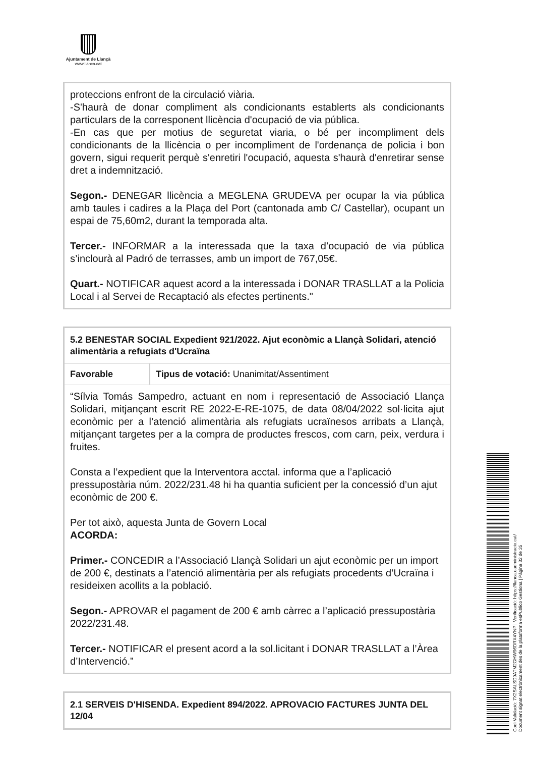Ajuntament de Llançà
www.llanca.cat
proteccions enfront de la circulació viària.
-S'haurà de donar compliment als condicionants establerts als condicionants particulars de la corresponent llicència d'ocupació de via pública.
-En cas que per motius de seguretat viaria, o bé per incompliment dels condicionants de la llicència o per incompliment de l'ordenança de policia i bon govern, sigui requerit perquè s'enretiri l'ocupació, aquesta s'haurà d'enretirar sense dret a indemnització.
Segon.- DENEGAR llicència a MEGLENA GRUDEVA per ocupar la via pública amb taules i cadires a la Plaça del Port (cantonada amb C/ Castellar), ocupant un espai de 75,60m2, durant la temporada alta.
Tercer.- INFORMAR a la interessada que la taxa d’ocupació de via pública s’inclourà al Padró de terrasses, amb un import de 767,05€.
Quart.- NOTIFICAR aquest acord a la interessada i DONAR TRASLLAT a la Policia Local i al Servei de Recaptació als efectes pertinents."
5.2 BENESTAR SOCIAL Expedient 921/2022. Ajut econòmic a Llançà Solidari, atenció alimentària a refugiats d'Ucraïna
| Favorable | Tipus de votació: Unanimitat/Assentiment |
“Sílvia Tomás Sampedro, actuant en nom i representació de Associació Llança Solidari, mitjançant escrit RE 2022-E-RE-1075, de data 08/04/2022 sol·licita ajut econòmic per a l’atenció alimentària als refugiats ucraïnesos arribats a Llançà, mitjançant targetes per a la compra de productes frescos, com carn, peix, verdura i fruites.
Consta a l’expedient que la Interventora acctal. informa que a l’aplicació pressupostària núm. 2022/231.48 hi ha quantia suficient per la concessió d’un ajut econòmic de 200 €.
Per tot això, aquesta Junta de Govern Local
ACORDA:
Primer.- CONCEDIR a l’Associació Llançà Solidari un ajut econòmic per un import de 200 €, destinats a l’atenció alimentària per als refugiats procedents d’Ucraïna i resideixen acollits a la població.
Segon.- APROVAR el pagament de 200 € amb càrrec a l’aplicació pressupostària 2022/231.48.
Tercer.- NOTIFICAR el present acord a la sol.licitant i DONAR TRASLLAT a l’Àrea d’Intervenció.”
2.1 SERVEIS D'HISENDA. Expedient 894/2022. APROVACIO FACTURES JUNTA DEL 12/04
Codi Validació: 7X2SALSD9ATM2GHW96DRX4YNP | Verificació: https://llanca.eadministracio.cat/
Document signat electrònicament des de la plataforma esPublico Gestiona | Pàgina 32 de 35